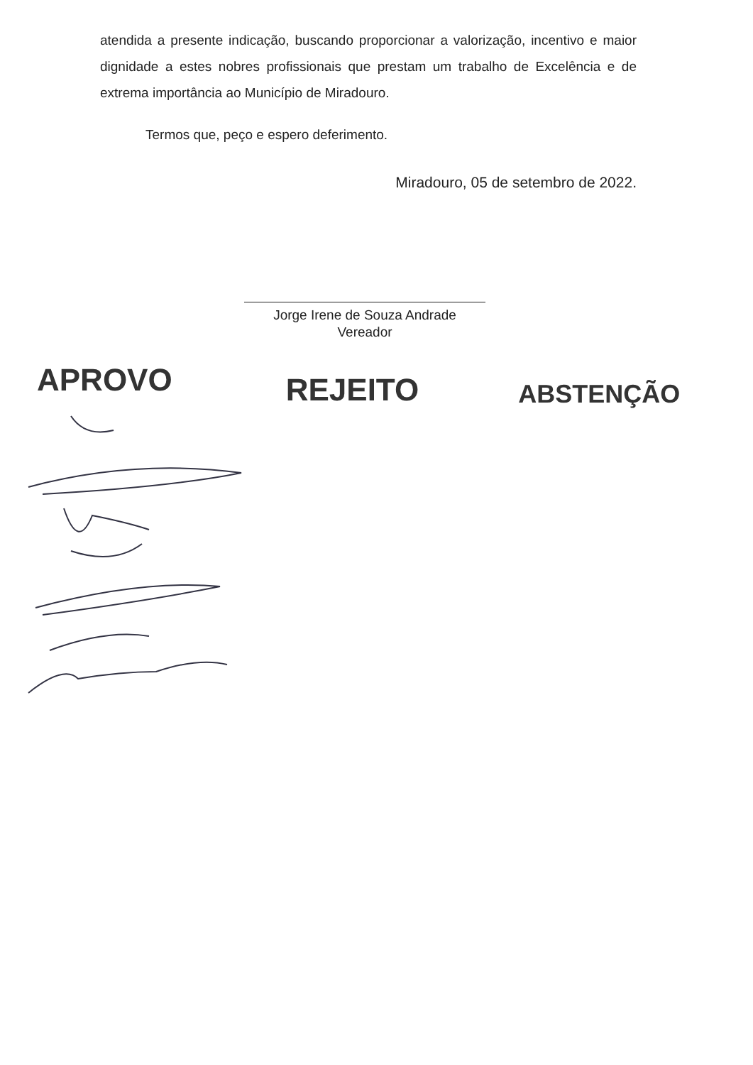atendida a presente indicação, buscando proporcionar a valorização, incentivo e maior dignidade a estes nobres profissionais que prestam um trabalho de Excelência e de extrema importância ao Município de Miradouro.
Termos que, peço e espero deferimento.
Miradouro, 05 de setembro de 2022.
Jorge Irene de Souza Andrade
Vereador
APROVO REJEITO ABSTENÇÃO